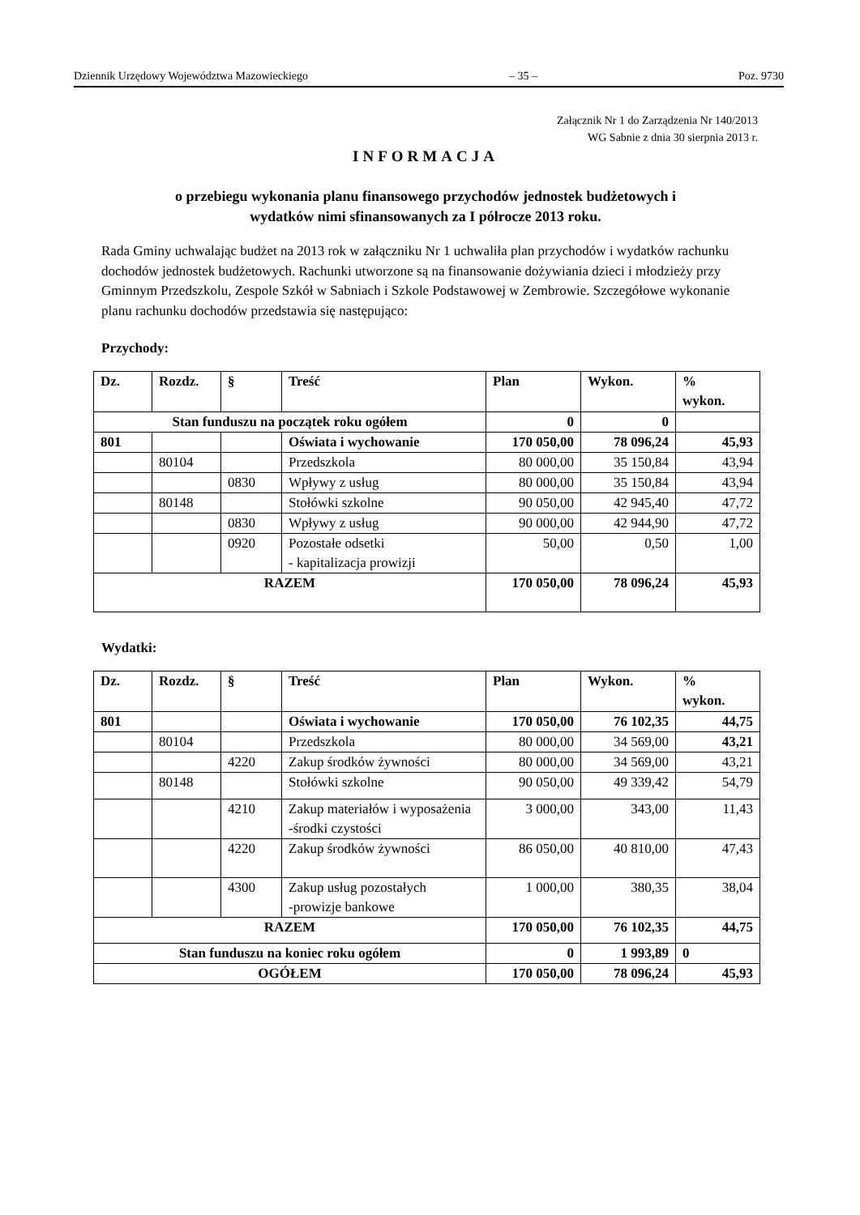Dziennik Urzędowy Województwa Mazowieckiego – 35 – Poz. 9730
Załącznik Nr 1 do Zarządzenia Nr 140/2013
WG Sabnie z dnia 30 sierpnia 2013 r.
INFORMACJA
o przebiegu wykonania planu finansowego przychodów jednostek budżetowych i
wydatków nimi sfinansowanych za I półrocze 2013 roku.
Rada Gminy uchwalając budżet na 2013 rok w załączniku Nr 1 uchwaliła plan przychodów i wydatków rachunku dochodów jednostek budżetowych. Rachunki utworzone są na finansowanie dożywiania dzieci i młodzieży przy Gminnym Przedszkolu, Zespole Szkół w Sabniach i Szkole Podstawowej w Zembrowie. Szczegółowe wykonanie planu rachunku dochodów przedstawia się następująco:
Przychody:
| Dz. | Rozdz. | § | Treść | Plan | Wykon. | % wykon. |
| --- | --- | --- | --- | --- | --- | --- |
| Stan funduszu na początek roku ogółem | | | | 0 | 0 | |
| 801 | | | Oświata i wychowanie | 170 050,00 | 78 096,24 | 45,93 |
| | 80104 | | Przedszkola | 80 000,00 | 35 150,84 | 43,94 |
| | | 0830 | Wpływy z usług | 80 000,00 | 35 150,84 | 43,94 |
| | 80148 | | Stołówki szkolne | 90 050,00 | 42 945,40 | 47,72 |
| | | 0830 | Wpływy z usług | 90 000,00 | 42 944,90 | 47,72 |
| | | 0920 | Pozostałe odsetki - kapitalizacja prowizji | 50,00 | 0,50 | 1,00 |
| RAZEM | | | | 170 050,00 | 78 096,24 | 45,93 |
Wydatki:
| Dz. | Rozdz. | § | Treść | Plan | Wykon. | % wykon. |
| --- | --- | --- | --- | --- | --- | --- |
| 801 | | | Oświata i wychowanie | 170 050,00 | 76 102,35 | 44,75 |
| | 80104 | | Przedszkola | 80 000,00 | 34 569,00 | 43,21 |
| | | 4220 | Zakup środków żywności | 80 000,00 | 34 569,00 | 43,21 |
| | 80148 | | Stołówki szkolne | 90 050,00 | 49 339,42 | 54,79 |
| | | 4210 | Zakup materiałów i wyposażenia -środki czystości | 3 000,00 | 343,00 | 11,43 |
| | | 4220 | Zakup środków żywności | 86 050,00 | 40 810,00 | 47,43 |
| | | 4300 | Zakup usług pozostałych -prowizje bankowe | 1 000,00 | 380,35 | 38,04 |
| RAZEM | | | | 170 050,00 | 76 102,35 | 44,75 |
| Stan funduszu na koniec roku ogółem | | | | 0 | 1 993,89 | 0 |
| OGÓŁEM | | | | 170 050,00 | 78 096,24 | 45,93 |